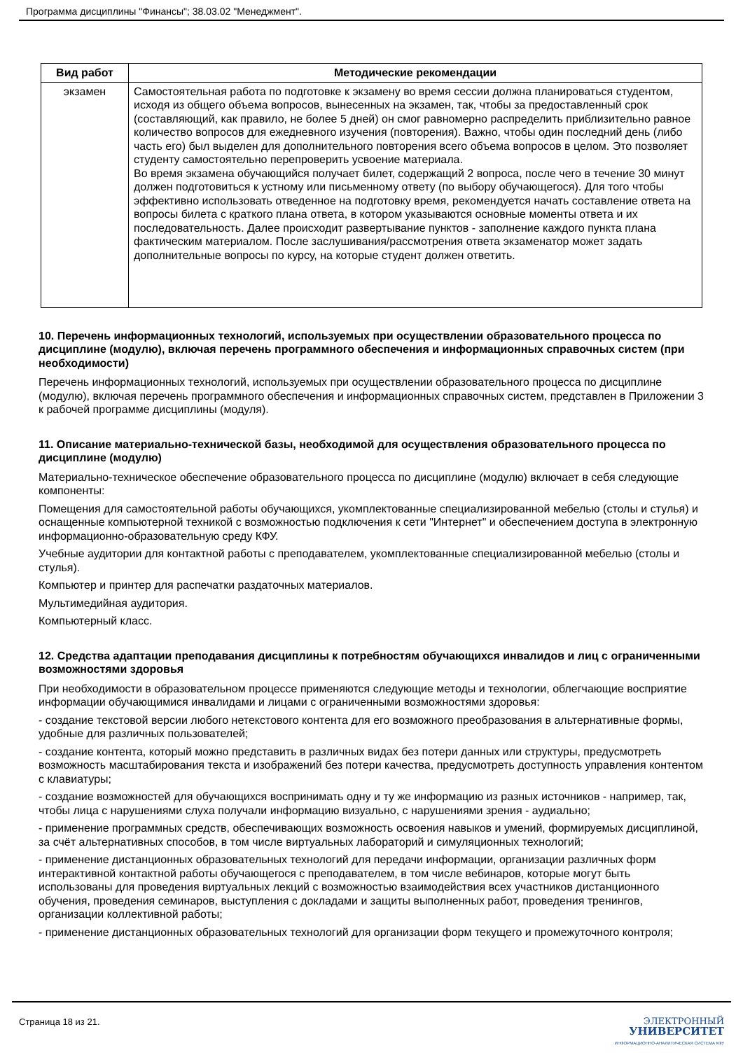Программа дисциплины "Финансы"; 38.03.02 "Менеджмент".
| Вид работ | Методические рекомендации |
| --- | --- |
| экзамен | Самостоятельная работа по подготовке к экзамену во время сессии должна планироваться студентом, исходя из общего объема вопросов, вынесенных на экзамен, так, чтобы за предоставленный срок (составляющий, как правило, не более 5 дней) он смог равномерно распределить приблизительно равное количество вопросов для ежедневного изучения (повторения). Важно, чтобы один последний день (либо часть его) был выделен для дополнительного повторения всего объема вопросов в целом. Это позволяет студенту самостоятельно перепроверить усвоение материала. Во время экзамена обучающийся получает билет, содержащий 2 вопроса, после чего в течение 30 минут должен подготовиться к устному или письменному ответу (по выбору обучающегося). Для того чтобы эффективно использовать отведенное на подготовку время, рекомендуется начать составление ответа на вопросы билета с краткого плана ответа, в котором указываются основные моменты ответа и их последовательность. Далее происходит развертывание пунктов - заполнение каждого пункта плана фактическим материалом. После заслушивания/рассмотрения ответа экзаменатор может задать дополнительные вопросы по курсу, на которые студент должен ответить. |
10. Перечень информационных технологий, используемых при осуществлении образовательного процесса по дисциплине (модулю), включая перечень программного обеспечения и информационных справочных систем (при необходимости)
Перечень информационных технологий, используемых при осуществлении образовательного процесса по дисциплине (модулю), включая перечень программного обеспечения и информационных справочных систем, представлен в Приложении 3 к рабочей программе дисциплины (модуля).
11. Описание материально-технической базы, необходимой для осуществления образовательного процесса по дисциплине (модулю)
Материально-техническое обеспечение образовательного процесса по дисциплине (модулю) включает в себя следующие компоненты:
Помещения для самостоятельной работы обучающихся, укомплектованные специализированной мебелью (столы и стулья) и оснащенные компьютерной техникой с возможностью подключения к сети "Интернет" и обеспечением доступа в электронную информационно-образовательную среду КФУ.
Учебные аудитории для контактной работы с преподавателем, укомплектованные специализированной мебелью (столы и стулья).
Компьютер и принтер для распечатки раздаточных материалов.
Мультимедийная аудитория.
Компьютерный класс.
12. Средства адаптации преподавания дисциплины к потребностям обучающихся инвалидов и лиц с ограниченными возможностями здоровья
При необходимости в образовательном процессе применяются следующие методы и технологии, облегчающие восприятие информации обучающимися инвалидами и лицами с ограниченными возможностями здоровья:
- создание текстовой версии любого нетекстового контента для его возможного преобразования в альтернативные формы, удобные для различных пользователей;
- создание контента, который можно представить в различных видах без потери данных или структуры, предусмотреть возможность масштабирования текста и изображений без потери качества, предусмотреть доступность управления контентом с клавиатуры;
- создание возможностей для обучающихся воспринимать одну и ту же информацию из разных источников - например, так, чтобы лица с нарушениями слуха получали информацию визуально, с нарушениями зрения - аудиально;
- применение программных средств, обеспечивающих возможность освоения навыков и умений, формируемых дисциплиной, за счёт альтернативных способов, в том числе виртуальных лабораторий и симуляционных технологий;
- применение дистанционных образовательных технологий для передачи информации, организации различных форм интерактивной контактной работы обучающегося с преподавателем, в том числе вебинаров, которые могут быть использованы для проведения виртуальных лекций с возможностью взаимодействия всех участников дистанционного обучения, проведения семинаров, выступления с докладами и защиты выполненных работ, проведения тренингов, организации коллективной работы;
- применение дистанционных образовательных технологий для организации форм текущего и промежуточного контроля;
Страница 18 из 21.
ЭЛЕКТРОННЫЙ
УНИВЕРСИТЕТ
ИНФОРМАЦИОННО-АНАЛИТИЧЕСКАЯ СИСТЕМА КФУ